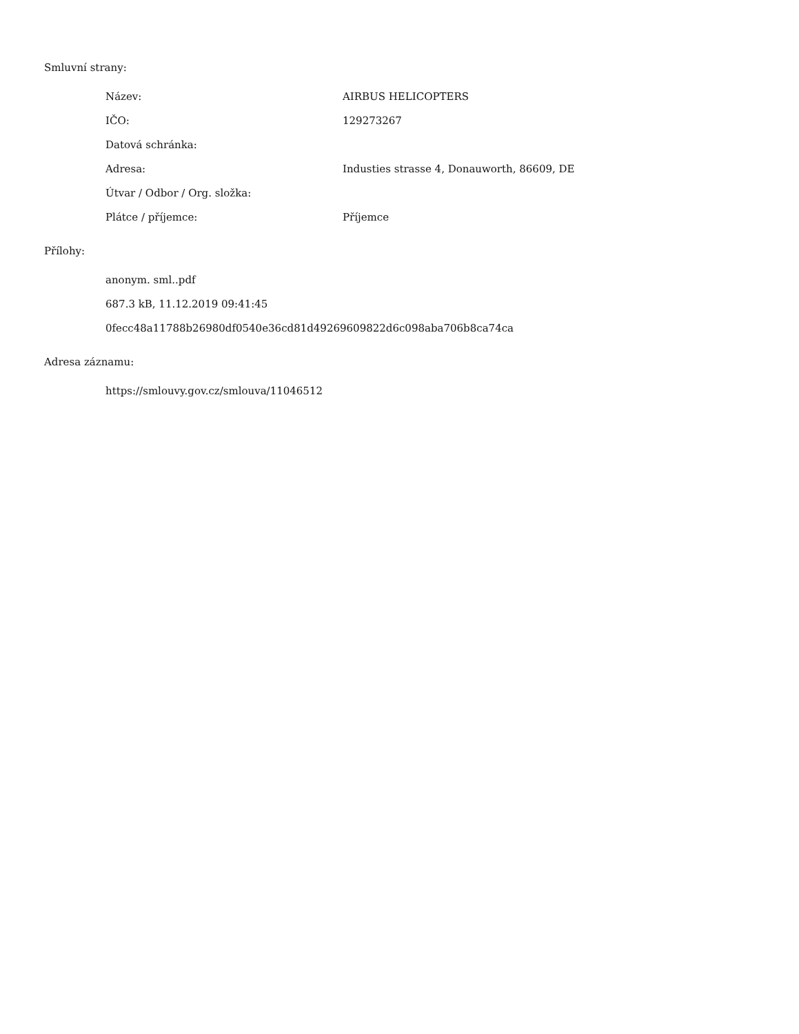Smluvní strany:
| Název: | AIRBUS HELICOPTERS |
| IČO: | 129273267 |
| Datová schránka: | |
| Adresa: | Industies strasse 4, Donauworth, 86609, DE |
| Útvar / Odbor / Org. složka: | |
| Plátce / příjemce: | Příjemce |
Přílohy:
anonym. sml..pdf
687.3 kB, 11.12.2019 09:41:45
0fecc48a11788b26980df0540e36cd81d49269609822d6c098aba706b8ca74ca
Adresa záznamu:
https://smlouvy.gov.cz/smlouva/11046512